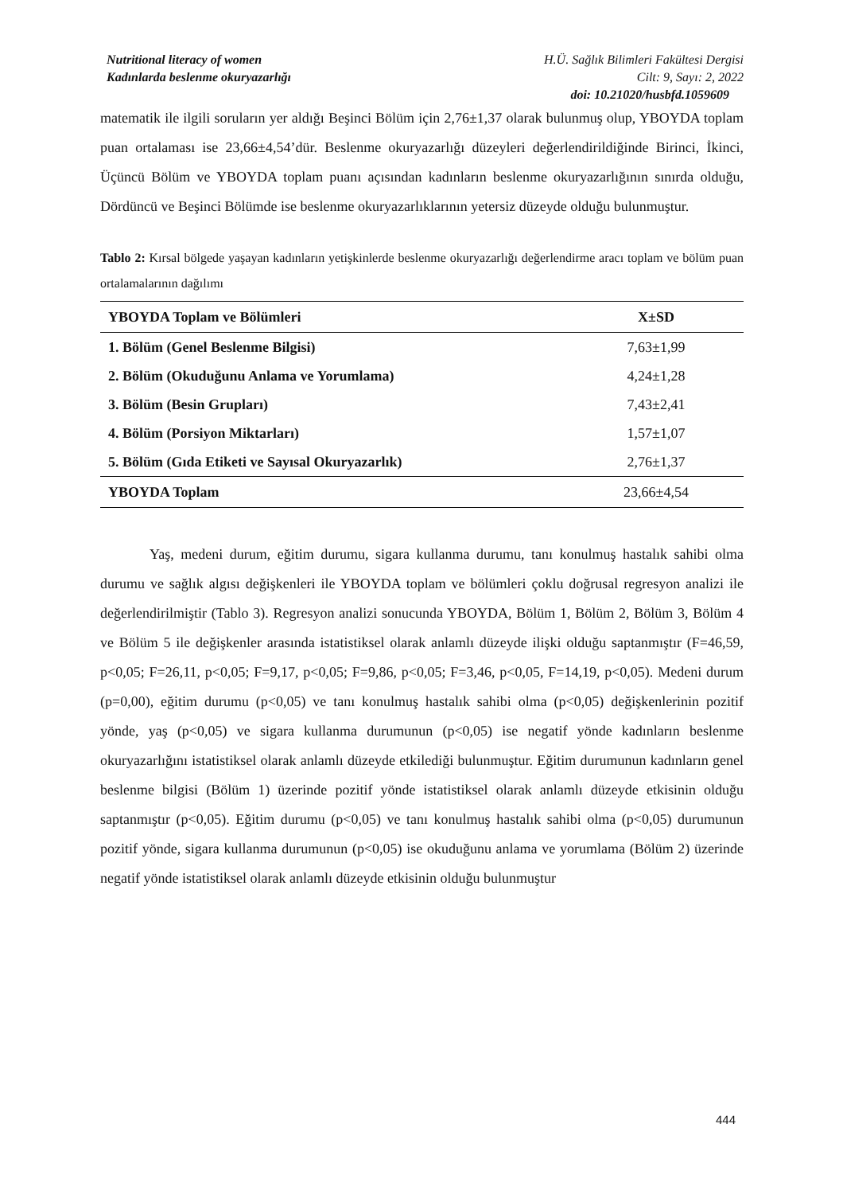Nutritional literacy of women
Kadınlarda beslenme okuryazarlığı
H.Ü. Sağlık Bilimleri Fakültesi Dergisi
Cilt: 9, Sayı: 2, 2022
doi: 10.21020/husbfd.1059609
matematik ile ilgili soruların yer aldığı Beşinci Bölüm için 2,76±1,37 olarak bulunmuş olup, YBOYDA toplam puan ortalaması ise 23,66±4,54’dür. Beslenme okuryazarlığı düzeyleri değerlendirildiğinde Birinci, İkinci, Üçüncü Bölüm ve YBOYDA toplam puanı açısından kadınların beslenme okuryazarlığının sınırda olduğu, Dördüncü ve Beşinci Bölümde ise beslenme okuryazarlıklarının yetersiz düzeyde olduğu bulunmuştur.
Tablo 2: Kırsal bölgede yaşayan kadınların yetişkinlerde beslenme okuryazarlığı değerlendirme aracı toplam ve bölüm puan ortalamalarının dağılımı
| YBOYDA Toplam ve Bölümleri | X±SD |
| --- | --- |
| 1. Bölüm (Genel Beslenme Bilgisi) | 7,63±1,99 |
| 2. Bölüm (Okuduğunu Anlama ve Yorumlama) | 4,24±1,28 |
| 3. Bölüm (Besin Grupları) | 7,43±2,41 |
| 4. Bölüm (Porsiyon Miktarları) | 1,57±1,07 |
| 5. Bölüm (Gıda Etiketi ve Sayısal Okuryazarlık) | 2,76±1,37 |
| YBOYDA Toplam | 23,66±4,54 |
Yaş, medeni durum, eğitim durumu, sigara kullanma durumu, tanı konulmuş hastalık sahibi olma durumu ve sağlık algısı değişkenleri ile YBOYDA toplam ve bölümleri çoklu doğrusal regresyon analizi ile değerlendirilmiştir (Tablo 3). Regresyon analizi sonucunda YBOYDA, Bölüm 1, Bölüm 2, Bölüm 3, Bölüm 4 ve Bölüm 5 ile değişkenler arasında istatistiksel olarak anlamlı düzeyde ilişki olduğu saptanmıştır (F=46,59, p<0,05; F=26,11, p<0,05; F=9,17, p<0,05; F=9,86, p<0,05; F=3,46, p<0,05, F=14,19, p<0,05). Medeni durum (p=0,00), eğitim durumu (p<0,05) ve tanı konulmuş hastalık sahibi olma (p<0,05) değişkenlerinin pozitif yönde, yaş (p<0,05) ve sigara kullanma durumunun (p<0,05) ise negatif yönde kadınların beslenme okuryazarlığını istatistiksel olarak anlamlı düzeyde etkilediği bulunmuştur. Eğitim durumunun kadınların genel beslenme bilgisi (Bölüm 1) üzerinde pozitif yönde istatistiksel olarak anlamlı düzeyde etkisinin olduğu saptanmıştır (p<0,05). Eğitim durumu (p<0,05) ve tanı konulmuş hastalık sahibi olma (p<0,05) durumunun pozitif yönde, sigara kullanma durumunun (p<0,05) ise okuduğunu anlama ve yorumlama (Bölüm 2) üzerinde negatif yönde istatistiksel olarak anlamlı düzeyde etkisinin olduğu bulunmuştur
444